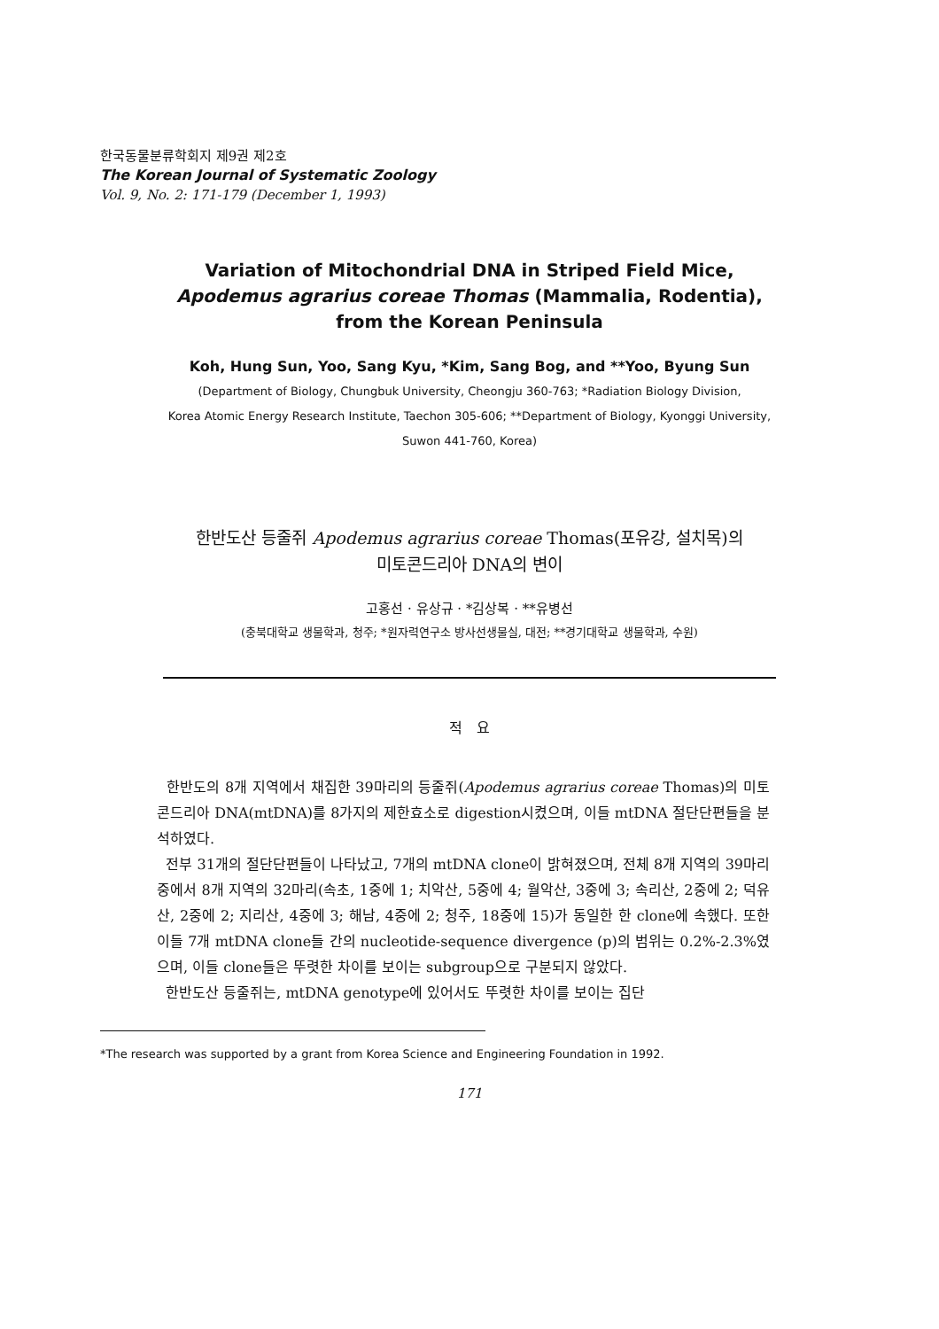한국동물분류학회지 제9권 제2호
The Korean Journal of Systematic Zoology
Vol. 9, No. 2: 171-179 (December 1, 1993)
Variation of Mitochondrial DNA in Striped Field Mice,
Apodemus agrarius coreae Thomas (Mammalia, Rodentia),
from the Korean Peninsula
Koh, Hung Sun, Yoo, Sang Kyu, *Kim, Sang Bog, and **Yoo, Byung Sun
(Department of Biology, Chungbuk University, Cheongju 360-763; *Radiation Biology Division,
Korea Atomic Energy Research Institute, Taechon 305-606; **Department of Biology, Kyonggi University,
Suwon 441-760, Korea)
한반도산 등줄쥐 Apodemus agrarius coreae Thomas(포유강, 설치목)의
미토콘드리아 DNA의 변이
고홍선 · 유상규 · *김상복 · **유병선
(충북대학교 생물학과, 청주; *원자력연구소 방사선생물실, 대전; **경기대학교 생물학과, 수원)
적 요
한반도의 8개 지역에서 채집한 39마리의 등줄쥐(Apodemus agrarius coreae Thomas)의 미토콘드리아 DNA(mtDNA)를 8가지의 제한효소로 digestion시켰으며, 이들 mtDNA 절단단편들을 분석하였다.
전부 31개의 절단단편들이 나타났고, 7개의 mtDNA clone이 밝혀졌으며, 전체 8개 지역의 39마리 중에서 8개 지역의 32마리(속초, 1중에 1; 치악산, 5중에 4; 월악산, 3중에 3; 속리산, 2중에 2; 덕유산, 2중에 2; 지리산, 4중에 3; 해남, 4중에 2; 청주, 18중에 15)가 동일한 한 clone에 속했다. 또한 이들 7개 mtDNA clone들 간의 nucleotide-sequence divergence (p)의 범위는 0.2%-2.3%였으며, 이들 clone들은 뚜렷한 차이를 보이는 subgroup으로 구분되지 않았다.
한반도산 등줄쥐는, mtDNA genotype에 있어서도 뚜렷한 차이를 보이는 집단
*The research was supported by a grant from Korea Science and Engineering Foundation in 1992.
171